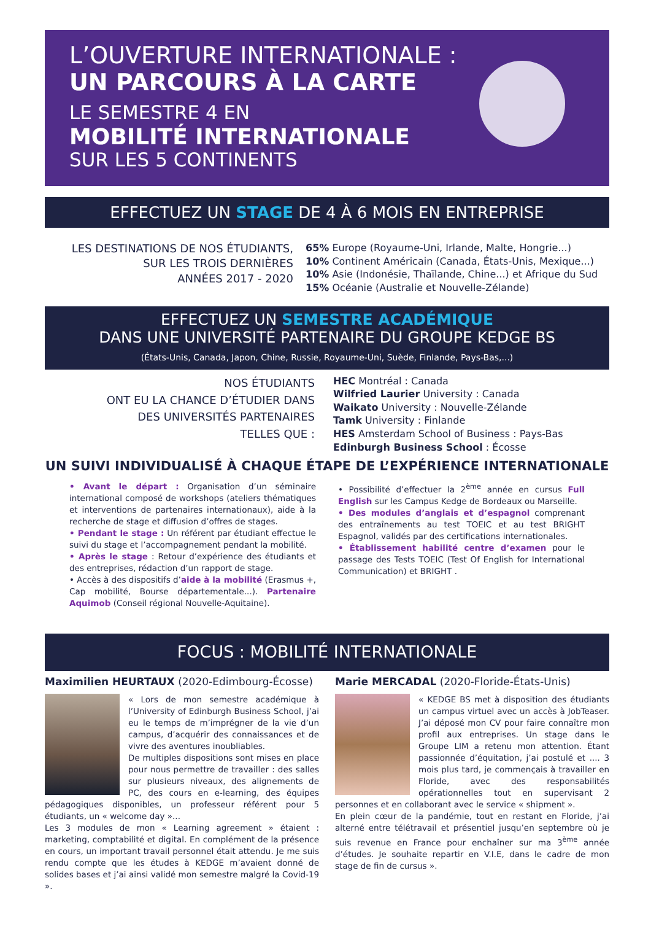L’OUVERTURE INTERNATIONALE :
UN PARCOURS À LA CARTE
LE SEMESTRE 4 EN
MOBILITÉ INTERNATIONALE
SUR LES 5 CONTINENTS
EFFECTUEZ UN STAGE DE 4 À 6 MOIS EN ENTREPRISE
LES DESTINATIONS DE NOS ÉTUDIANTS,
SUR LES TROIS DERNIÈRES
ANNÉES 2017 - 2020
65% Europe (Royaume-Uni, Irlande, Malte, Hongrie...)
10% Continent Américain (Canada, États-Unis, Mexique...)
10% Asie (Indonésie, Thaïlande, Chine...) et Afrique du Sud
15% Océanie (Australie et Nouvelle-Zélande)
EFFECTUEZ UN SEMESTRE ACADÉMIQUE
DANS UNE UNIVERSITÉ PARTENAIRE DU GROUPE KEDGE BS
(États-Unis, Canada, Japon, Chine, Russie, Royaume-Uni, Suède, Finlande, Pays-Bas,...)
NOS ÉTUDIANTS
ONT EU LA CHANCE D’ÉTUDIER DANS
DES UNIVERSITÉS PARTENAIRES
TELLES QUE :
HEC Montréal : Canada
Wilfried Laurier University : Canada
Waikato University : Nouvelle-Zélande
Tamk University : Finlande
HES Amsterdam School of Business : Pays-Bas
Edinburgh Business School : Écosse
UN SUIVI INDIVIDUALISÉ À CHAQUE ÉTAPE DE L’EXPÉRIENCE INTERNATIONALE
• Avant le départ : Organisation d’un séminaire international composé de workshops (ateliers thématiques et interventions de partenaires internationaux), aide à la recherche de stage et diffusion d’offres de stages.
• Pendant le stage : Un référent par étudiant effectue le suivi du stage et l’accompagnement pendant la mobilité.
• Après le stage : Retour d’expérience des étudiants et des entreprises, rédaction d’un rapport de stage.
• Accès à des dispositifs d’aide à la mobilité (Erasmus +, Cap mobilité, Bourse départementale...). Partenaire Aquimob (Conseil régional Nouvelle-Aquitaine).
• Possibilité d’effectuer la 2<sup>ème</sup> année en cursus Full English sur les Campus Kedge de Bordeaux ou Marseille.
• Des modules d’anglais et d’espagnol comprenant des entraînements au test TOEIC et au test BRIGHT Espagnol, validés par des certifications internationales.
• Établissement habilité centre d’examen pour le passage des Tests TOEIC (Test Of English for International Communication) et BRIGHT .
FOCUS : MOBILITÉ INTERNATIONALE
Maximilien HEURTAUX (2020-Edimbourg-Écosse)
« Lors de mon semestre académique à l’University of Edinburgh Business School, j’ai eu le temps de m’imprégner de la vie d’un campus, d’acquérir des connaissances et de vivre des aventures inoubliables.
De multiples dispositions sont mises en place pour nous permettre de travailler : des salles sur plusieurs niveaux, des alignements de PC, des cours en e-learning, des équipes pédagogiques disponibles, un professeur référent pour 5 étudiants, un « welcome day »...
Les 3 modules de mon « Learning agreement » étaient : marketing, comptabilité et digital. En complément de la présence en cours, un important travail personnel était attendu. Je me suis rendu compte que les études à KEDGE m’avaient donné de solides bases et j’ai ainsi validé mon semestre malgré la Covid-19 ».
Marie MERCADAL (2020-Floride-États-Unis)
« KEDGE BS met à disposition des étudiants un campus virtuel avec un accès à JobTeaser. J’ai déposé mon CV pour faire connaître mon profil aux entreprises. Un stage dans le Groupe LIM a retenu mon attention. Étant passionnée d’équitation, j’ai postulé et .... 3 mois plus tard, je commençais à travailler en Floride, avec des responsabilités opérationnelles tout en supervisant 2 personnes et en collaborant avec le service « shipment ».
En plein cœur de la pandémie, tout en restant en Floride, j’ai alterné entre télétravail et présentiel jusqu’en septembre où je suis revenue en France pour enchaîner sur ma 3<sup>ème</sup> année d’études. Je souhaite repartir en V.I.E, dans le cadre de mon stage de fin de cursus ».